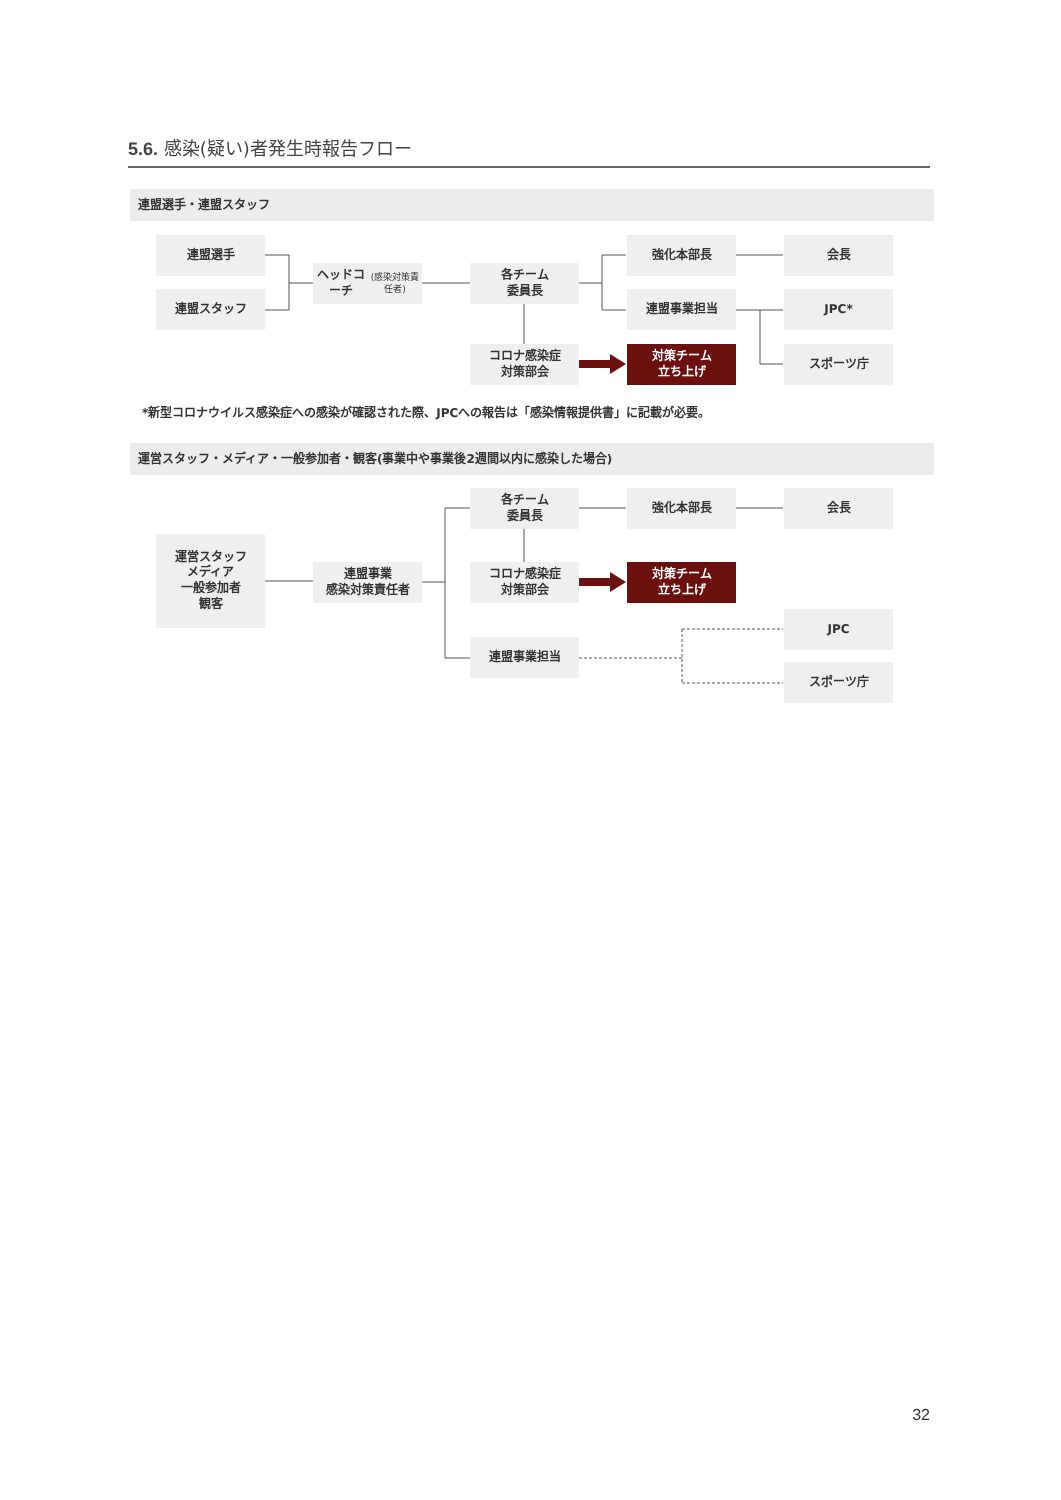5.6. 感染(疑い)者発生時報告フロー
連盟選手・連盟スタッフ
連盟選手
ヘッドコーチ
(感染対策責任者)
各チーム
委員長
強化本部長
会長
連盟スタッフ
連盟事業担当
JPC*
コロナ感染症
対策部会
対策チーム
立ち上げ
スポーツ庁
*新型コロナウイルス感染症への感染が確認された際、JPCへの報告は「感染情報提供書」に記載が必要。
運営スタッフ・メディア・一般参加者・観客(事業中や事業後2週間以内に感染した場合)
各チーム
委員長
強化本部長
会長
運営スタッフ
メディア
一般参加者
観客
連盟事業
感染対策責任者
コロナ感染症
対策部会
対策チーム
立ち上げ
JPC
連盟事業担当
スポーツ庁
32